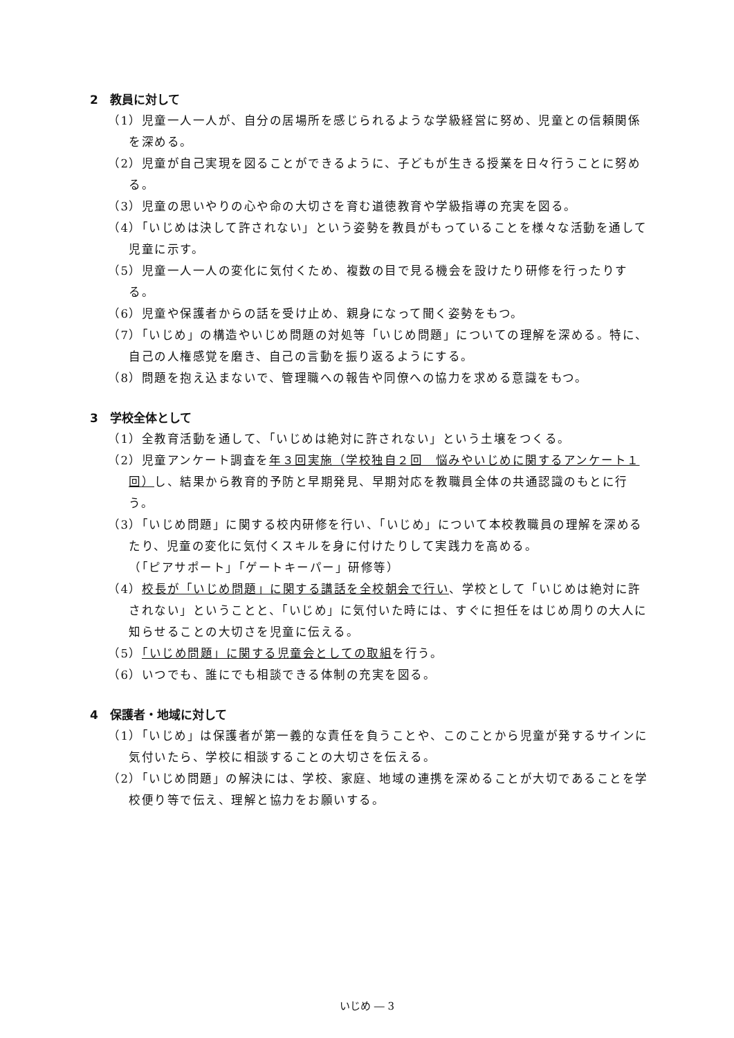2　教員に対して
（1）児童一人一人が、自分の居場所を感じられるような学級経営に努め、児童との信頼関係を深める。
（2）児童が自己実現を図ることができるように、子どもが生きる授業を日々行うことに努める。
（3）児童の思いやりの心や命の大切さを育む道徳教育や学級指導の充実を図る。
（4）「いじめは決して許されない」という姿勢を教員がもっていることを様々な活動を通して児童に示す。
（5）児童一人一人の変化に気付くため、複数の目で見る機会を設けたり研修を行ったりする。
（6）児童や保護者からの話を受け止め、親身になって聞く姿勢をもつ。
（7）「いじめ」の構造やいじめ問題の対処等「いじめ問題」についての理解を深める。特に、自己の人権感覚を磨き、自己の言動を振り返るようにする。
（8）問題を抱え込まないで、管理職への報告や同僚への協力を求める意識をもつ。
3　学校全体として
（1）全教育活動を通して、「いじめは絶対に許されない」という土壌をつくる。
（2）児童アンケート調査を年３回実施（学校独自２回　悩みやいじめに関するアンケート１回）し、結果から教育的予防と早期発見、早期対応を教職員全体の共通認識のもとに行う。
（3）「いじめ問題」に関する校内研修を行い、「いじめ」について本校教職員の理解を深めるたり、児童の変化に気付くスキルを身に付けたりして実践力を高める。
（「ピアサポート」「ゲートキーパー」研修等）
（4）校長が「いじめ問題」に関する講話を全校朝会で行い、学校として「いじめは絶対に許されない」ということと、「いじめ」に気付いた時には、すぐに担任をはじめ周りの大人に知らせることの大切さを児童に伝える。
（5）「いじめ問題」に関する児童会としての取組を行う。
（6）いつでも、誰にでも相談できる体制の充実を図る。
4　保護者・地域に対して
（1）「いじめ」は保護者が第一義的な責任を負うことや、このことから児童が発するサインに気付いたら、学校に相談することの大切さを伝える。
（2）「いじめ問題」の解決には、学校、家庭、地域の連携を深めることが大切であることを学校便り等で伝え、理解と協力をお願いする。
いじめ ― 3